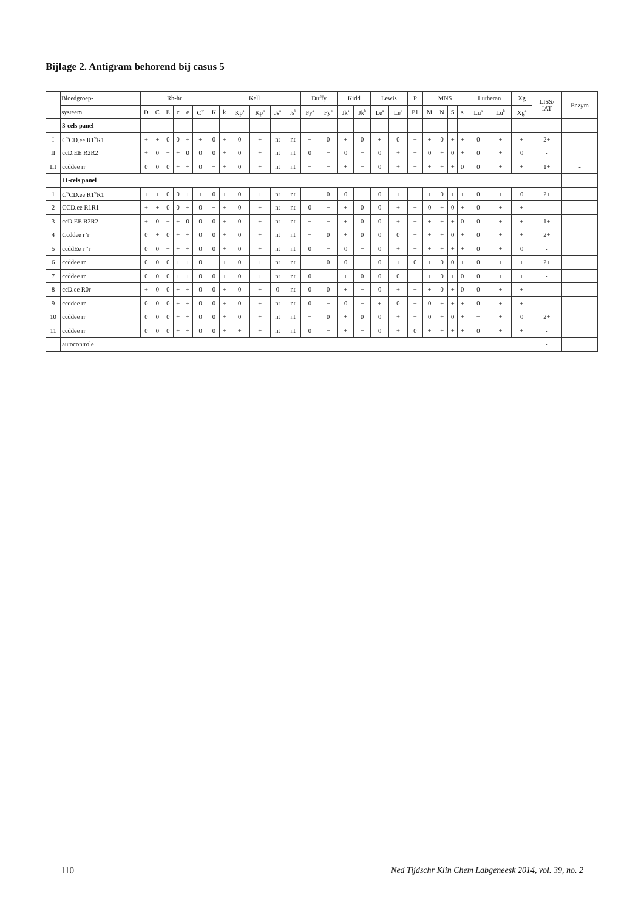Bijlage 2. Antigram behorend bij casus 5
| | Bloedgroep- | Rh-hr | | | | | | Kell | | | | | | Duffy | | Kidd | | Lewis | | P | MNS | | | | Lutheran | | Xg | LISS/ IAT | Enzym |
| --- | --- | --- | --- | --- | --- | --- | --- | --- | --- | --- | --- | --- | --- | --- | --- | --- | --- | --- | --- | --- | --- | --- | --- | --- | --- | --- | --- | --- | --- |
| | systeem | D | C | E | c | e | C<sup>w</sup> | K | k | Kp<sup>a</sup> | Kp<sup>b</sup> | Js<sup>a</sup> | Js<sup>b</sup> | Fy<sup>a</sup> | Fy<sup>b</sup> | Jk<sup>a</sup> | Jk<sup>b</sup> | Le<sup>a</sup> | Le<sup>b</sup> | P1 | M | N | S | s | Lu<sup>a</sup> | Lu<sup>b</sup> | Xg<sup>a</sup> | | |
| | 3-cels panel | | | | | | | | | | | | | | | | | | | | | | | | | | | | |
| I | C<sup>w</sup>CD.ee R1<sup>w</sup>R1 | + | + | 0 | 0 | + | + | 0 | + | 0 | + | nt | nt | + | 0 | + | 0 | + | 0 | + | + | 0 | + | + | 0 | + | + | 2+ | - |
| II | ccD.EE R2R2 | + | 0 | + | + | 0 | 0 | 0 | + | 0 | + | nt | nt | 0 | + | 0 | + | 0 | + | + | 0 | + | 0 | + | 0 | + | 0 | - | |
| III | ccddee rr | 0 | 0 | 0 | + | + | 0 | + | + | 0 | + | nt | nt | + | + | + | + | 0 | + | + | + | + | + | 0 | 0 | + | + | 1+ | - |
| | 11-cels panel | | | | | | | | | | | | | | | | | | | | | | | | | | | | |
| 1 | C<sup>w</sup>CD.ee R1<sup>w</sup>R1 | + | + | 0 | 0 | + | + | 0 | + | 0 | + | nt | nt | + | 0 | 0 | + | 0 | + | + | + | 0 | + | + | 0 | + | 0 | 2+ | |
| 2 | CCD.ee R1R1 | + | + | 0 | 0 | + | 0 | + | + | 0 | + | nt | nt | 0 | + | + | 0 | 0 | + | + | 0 | + | 0 | + | 0 | + | + | - | |
| 3 | ccD.EE R2R2 | + | 0 | + | + | 0 | 0 | 0 | + | 0 | + | nt | nt | + | + | + | 0 | 0 | + | + | + | + | + | 0 | 0 | + | + | 1+ | |
| 4 | Ccddee r’r | 0 | + | 0 | + | + | 0 | 0 | + | 0 | + | nt | nt | + | 0 | + | 0 | 0 | 0 | + | + | + | 0 | + | 0 | + | + | 2+ | |
| 5 | ccddEe r’’r | 0 | 0 | + | + | + | 0 | 0 | + | 0 | + | nt | nt | 0 | + | 0 | + | 0 | + | + | + | + | + | + | 0 | + | 0 | - | |
| 6 | ccddee rr | 0 | 0 | 0 | + | + | 0 | + | + | 0 | + | nt | nt | + | 0 | 0 | + | 0 | + | 0 | + | 0 | 0 | + | 0 | + | + | 2+ | |
| 7 | ccddee rr | 0 | 0 | 0 | + | + | 0 | 0 | + | 0 | + | nt | nt | 0 | + | + | 0 | 0 | 0 | + | + | 0 | + | 0 | 0 | + | + | - | |
| 8 | ccD.ee R0r | + | 0 | 0 | + | + | 0 | 0 | + | 0 | + | 0 | nt | 0 | 0 | + | + | 0 | + | + | + | 0 | + | 0 | 0 | + | + | - | |
| 9 | ccddee rr | 0 | 0 | 0 | + | + | 0 | 0 | + | 0 | + | nt | nt | 0 | + | 0 | + | + | 0 | + | 0 | + | + | + | 0 | + | + | - | |
| 10 | ccddee rr | 0 | 0 | 0 | + | + | 0 | 0 | + | 0 | + | nt | nt | + | 0 | + | 0 | 0 | + | + | 0 | + | 0 | + | + | + | 0 | 2+ | |
| 11 | ccddee rr | 0 | 0 | 0 | + | + | 0 | 0 | + | + | + | nt | nt | 0 | + | + | + | 0 | + | 0 | + | + | + | + | 0 | + | + | - | |
| | autocontrole | | | | | | | | | | | | | | | | | | | | | | | | | | | - | |
110 Ned Tijdschr Klin Chem Labgeneesk 2014, vol. 39, no. 2